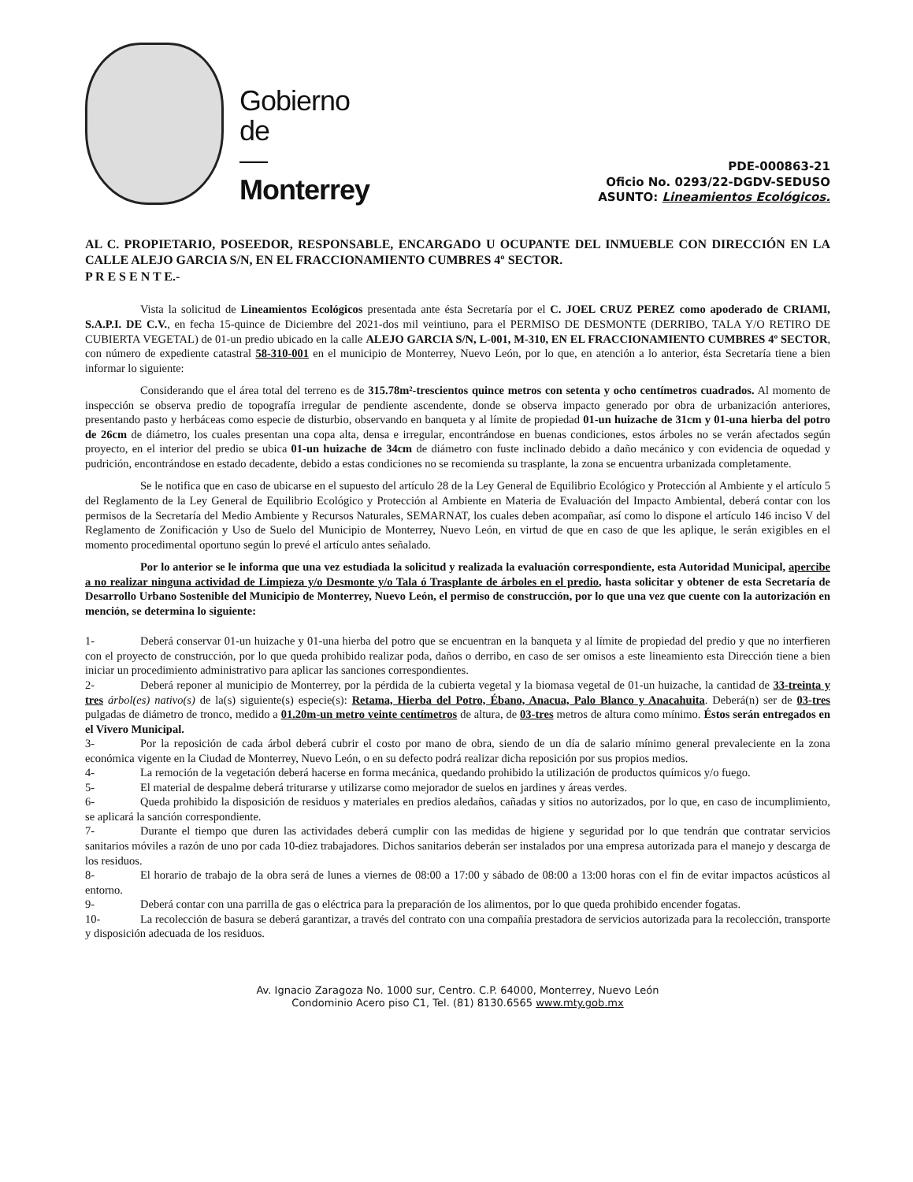Gobierno
de
—
Monterrey
PDE-000863-21
Oficio No. 0293/22-DGDV-SEDUSO
ASUNTO: Lineamientos Ecológicos.
AL C. PROPIETARIO, POSEEDOR, RESPONSABLE, ENCARGADO U OCUPANTE DEL INMUEBLE CON DIRECCIÓN EN LA CALLE ALEJO GARCIA S/N, EN EL FRACCIONAMIENTO CUMBRES 4º SECTOR.
P R E S E N T E.-
Vista la solicitud de Lineamientos Ecológicos presentada ante ésta Secretaría por el C. JOEL CRUZ PEREZ como apoderado de CRIAMI, S.A.P.I. DE C.V., en fecha 15-quince de Diciembre del 2021-dos mil veintiuno, para el PERMISO DE DESMONTE (DERRIBO, TALA Y/O RETIRO DE CUBIERTA VEGETAL) de 01-un predio ubicado en la calle ALEJO GARCIA S/N, L-001, M-310, EN EL FRACCIONAMIENTO CUMBRES 4º SECTOR, con número de expediente catastral 58-310-001 en el municipio de Monterrey, Nuevo León, por lo que, en atención a lo anterior, ésta Secretaría tiene a bien informar lo siguiente:
Considerando que el área total del terreno es de 315.78m²-trescientos quince metros con setenta y ocho centímetros cuadrados. Al momento de inspección se observa predio de topografía irregular de pendiente ascendente, donde se observa impacto generado por obra de urbanización anteriores, presentando pasto y herbáceas como especie de disturbio, observando en banqueta y al límite de propiedad 01-un huizache de 31cm y 01-una hierba del potro de 26cm de diámetro, los cuales presentan una copa alta, densa e irregular, encontrándose en buenas condiciones, estos árboles no se verán afectados según proyecto, en el interior del predio se ubica 01-un huizache de 34cm de diámetro con fuste inclinado debido a daño mecánico y con evidencia de oquedad y pudrición, encontrándose en estado decadente, debido a estas condiciones no se recomienda su trasplante, la zona se encuentra urbanizada completamente.
Se le notifica que en caso de ubicarse en el supuesto del artículo 28 de la Ley General de Equilibrio Ecológico y Protección al Ambiente y el artículo 5 del Reglamento de la Ley General de Equilibrio Ecológico y Protección al Ambiente en Materia de Evaluación del Impacto Ambiental, deberá contar con los permisos de la Secretaría del Medio Ambiente y Recursos Naturales, SEMARNAT, los cuales deben acompañar, así como lo dispone el artículo 146 inciso V del Reglamento de Zonificación y Uso de Suelo del Municipio de Monterrey, Nuevo León, en virtud de que en caso de que les aplique, le serán exigibles en el momento procedimental oportuno según lo prevé el artículo antes señalado.
Por lo anterior se le informa que una vez estudiada la solicitud y realizada la evaluación correspondiente, esta Autoridad Municipal, apercibe a no realizar ninguna actividad de Limpieza y/o Desmonte y/o Tala ó Trasplante de árboles en el predio, hasta solicitar y obtener de esta Secretaría de Desarrollo Urbano Sostenible del Municipio de Monterrey, Nuevo León, el permiso de construcción, por lo que una vez que cuente con la autorización en mención, se determina lo siguiente:
1- Deberá conservar 01-un huizache y 01-una hierba del potro que se encuentran en la banqueta y al límite de propiedad del predio y que no interfieren con el proyecto de construcción, por lo que queda prohibido realizar poda, daños o derribo, en caso de ser omisos a este lineamiento esta Dirección tiene a bien iniciar un procedimiento administrativo para aplicar las sanciones correspondientes.
2- Deberá reponer al municipio de Monterrey, por la pérdida de la cubierta vegetal y la biomasa vegetal de 01-un huizache, la cantidad de 33-treinta y tres árbol(es) nativo(s) de la(s) siguiente(s) especie(s): Retama, Hierba del Potro, Ébano, Anacua, Palo Blanco y Anacahuita. Deberá(n) ser de 03-tres pulgadas de diámetro de tronco, medido a 01.20m-un metro veinte centímetros de altura, de 03-tres metros de altura como mínimo. Éstos serán entregados en el Vivero Municipal.
3- Por la reposición de cada árbol deberá cubrir el costo por mano de obra, siendo de un día de salario mínimo general prevaleciente en la zona económica vigente en la Ciudad de Monterrey, Nuevo León, o en su defecto podrá realizar dicha reposición por sus propios medios.
4- La remoción de la vegetación deberá hacerse en forma mecánica, quedando prohibido la utilización de productos químicos y/o fuego.
5- El material de despalme deberá triturarse y utilizarse como mejorador de suelos en jardines y áreas verdes.
6- Queda prohibido la disposición de residuos y materiales en predios aledaños, cañadas y sitios no autorizados, por lo que, en caso de incumplimiento, se aplicará la sanción correspondiente.
7- Durante el tiempo que duren las actividades deberá cumplir con las medidas de higiene y seguridad por lo que tendrán que contratar servicios sanitarios móviles a razón de uno por cada 10-diez trabajadores. Dichos sanitarios deberán ser instalados por una empresa autorizada para el manejo y descarga de los residuos.
8- El horario de trabajo de la obra será de lunes a viernes de 08:00 a 17:00 y sábado de 08:00 a 13:00 horas con el fin de evitar impactos acústicos al entorno.
9- Deberá contar con una parrilla de gas o eléctrica para la preparación de los alimentos, por lo que queda prohibido encender fogatas.
10- La recolección de basura se deberá garantizar, a través del contrato con una compañía prestadora de servicios autorizada para la recolección, transporte y disposición adecuada de los residuos.
Av. Ignacio Zaragoza No. 1000 sur, Centro. C.P. 64000, Monterrey, Nuevo León
Condominio Acero piso C1, Tel. (81) 8130.6565 www.mty.gob.mx